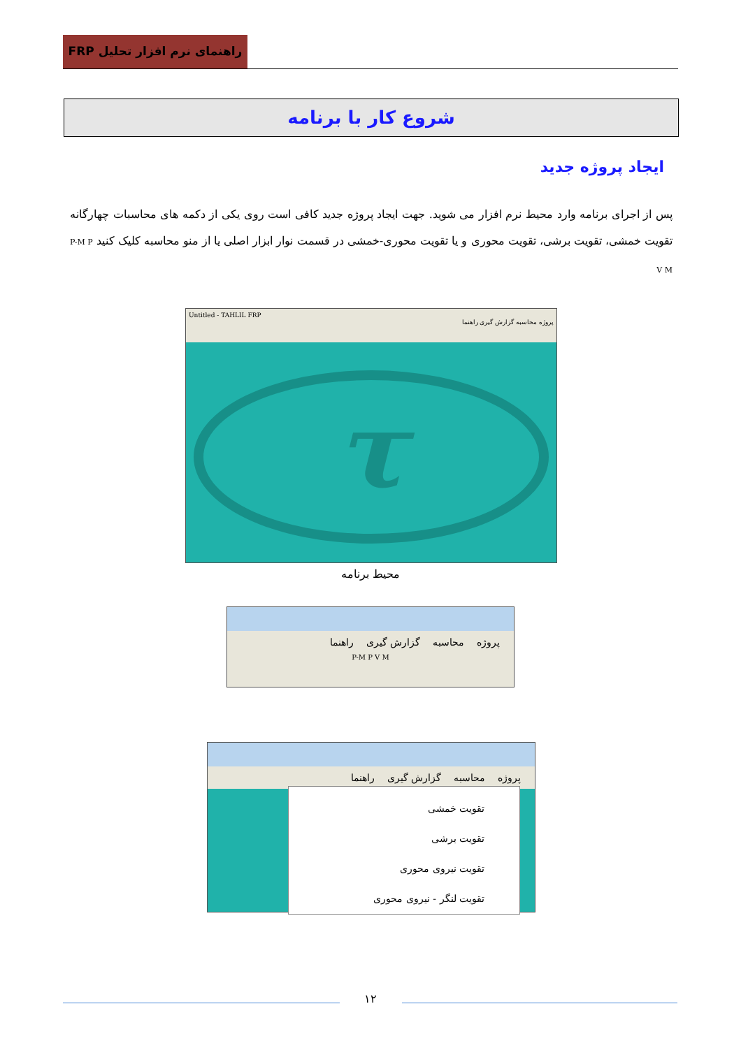راهنمای نرم افزار تحلیل FRP
شروع کار با برنامه
ایجاد پروژه جدید
پس از اجرای برنامه وارد محیط نرم افزار می شوید. جهت ایجاد پروژه جدید کافی است روی یکی از دکمه های محاسبات چهارگانه تقویت خمشی، تقویت برشی، تقویت محوری و یا تقویت محوری-خمشی در قسمت نوار ابزار اصلی یا از منو محاسبه کلیک کنید P-M P V M
Untitled - TAHLIL FRP
پروژه محاسبه گزارش گیری راهنما
τ
محیط برنامه
پروژه محاسبه گزارش گیری راهنما
P-M P V M
پروژه محاسبه گزارش گیری راهنما
تقویت خمشی
تقویت برشی
تقویت نیروی محوری
تقویت لنگر - نیروی محوری
۱۲